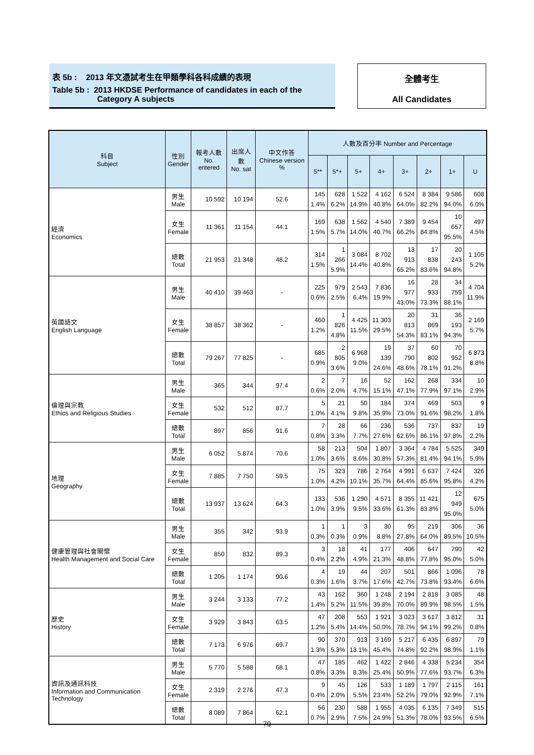表 5b : 2013 年文憑試考生在甲類學科各科成績的表現
Table 5b : 2013 HKDSE Performance of candidates in each of the
Category A subjects
全體考生
All Candidates
| 科目 Subject | 性別 Gender | 報考人數 No. entered | 出席人數 No. sat | 中文作答 Chinese version % | 人數及百分率 Number and Percentage | | | | | | | |
| --- | --- | --- | --- | --- | --- | --- | --- | --- | --- | --- | --- | --- |
| | | | | | 5** | 5*+ | 5+ | 4+ | 3+ | 2+ | 1+ | U |
| 經濟 Economics | 男生 Male | 10 592 | 10 194 | 52.6 | 145 1.4% | 628 6.2% | 1 522 14.9% | 4 162 40.8% | 6 524 64.0% | 8 384 82.2% | 9 586 94.0% | 608 6.0% |
| | 女生 Female | 11 361 | 11 154 | 44.1 | 169 1.5% | 638 5.7% | 1 562 14.0% | 4 540 40.7% | 7 389 66.2% | 9 454 84.8% | 10 657 95.5% | 497 4.5% |
| | 總數 Total | 21 953 | 21 348 | 48.2 | 314 1.5% | 1 266 5.9% | 3 084 14.4% | 8 702 40.8% | 13 913 65.2% | 17 838 83.6% | 20 243 94.8% | 1 105 5.2% |
| 英國語文 English Language | 男生 Male | 40 410 | 39 463 | - | 225 0.6% | 979 2.5% | 2 543 6.4% | 7 836 19.9% | 16 977 43.0% | 28 933 73.3% | 34 759 88.1% | 4 704 11.9% |
| | 女生 Female | 38 857 | 38 362 | - | 460 1.2% | 1 826 4.8% | 4 425 11.5% | 11 303 29.5% | 20 813 54.3% | 31 869 83.1% | 36 193 94.3% | 2 169 5.7% |
| | 總數 Total | 79 267 | 77 825 | - | 685 0.9% | 2 805 3.6% | 6 968 9.0% | 19 139 24.6% | 37 790 48.6% | 60 802 78.1% | 70 952 91.2% | 6 873 8.8% |
| 倫理與宗教 Ethics and Religious Studies | 男生 Male | 365 | 344 | 97.4 | 2 0.6% | 7 2.0% | 16 4.7% | 52 15.1% | 162 47.1% | 268 77.9% | 334 97.1% | 10 2.9% |
| | 女生 Female | 532 | 512 | 87.7 | 5 1.0% | 21 4.1% | 50 9.8% | 184 35.9% | 374 73.0% | 469 91.6% | 503 98.2% | 9 1.8% |
| | 總數 Total | 897 | 856 | 91.6 | 7 0.8% | 28 3.3% | 66 7.7% | 236 27.6% | 536 62.6% | 737 86.1% | 837 97.8% | 19 2.2% |
| 地理 Geography | 男生 Male | 6 052 | 5 874 | 70.6 | 58 1.0% | 213 3.6% | 504 8.6% | 1 807 30.8% | 3 364 57.3% | 4 784 81.4% | 5 525 94.1% | 349 5.9% |
| | 女生 Female | 7 885 | 7 750 | 59.5 | 75 1.0% | 323 4.2% | 786 10.1% | 2 764 35.7% | 4 991 64.4% | 6 637 85.6% | 7 424 95.8% | 326 4.2% |
| | 總數 Total | 13 937 | 13 624 | 64.3 | 133 1.0% | 536 3.9% | 1 290 9.5% | 4 571 33.6% | 8 355 61.3% | 11 421 83.8% | 12 949 95.0% | 675 5.0% |
| 健康管理與社會關懷 Health Management and Social Care | 男生 Male | 355 | 342 | 93.9 | 1 0.3% | 1 0.3% | 3 0.9% | 30 8.8% | 95 27.8% | 219 64.0% | 306 89.5% | 36 10.5% |
| | 女生 Female | 850 | 832 | 89.3 | 3 0.4% | 18 2.2% | 41 4.9% | 177 21.3% | 406 48.8% | 647 77.8% | 790 95.0% | 42 5.0% |
| | 總數 Total | 1 205 | 1 174 | 90.6 | 4 0.3% | 19 1.6% | 44 3.7% | 207 17.6% | 501 42.7% | 866 73.8% | 1 096 93.4% | 78 6.6% |
| 歷史 History | 男生 Male | 3 244 | 3 133 | 77.2 | 43 1.4% | 162 5.2% | 360 11.5% | 1 248 39.8% | 2 194 70.0% | 2 818 89.9% | 3 085 98.5% | 48 1.5% |
| | 女生 Female | 3 929 | 3 843 | 63.5 | 47 1.2% | 208 5.4% | 553 14.4% | 1 921 50.0% | 3 023 78.7% | 3 617 94.1% | 3 812 99.2% | 31 0.8% |
| | 總數 Total | 7 173 | 6 976 | 69.7 | 90 1.3% | 370 5.3% | 913 13.1% | 3 169 45.4% | 5 217 74.8% | 6 435 92.2% | 6 897 98.9% | 79 1.1% |
| 資訊及通訊科技 Information and Communication Technology | 男生 Male | 5 770 | 5 588 | 68.1 | 47 0.8% | 185 3.3% | 462 8.3% | 1 422 25.4% | 2 846 50.9% | 4 338 77.6% | 5 234 93.7% | 354 6.3% |
| | 女生 Female | 2 319 | 2 276 | 47.3 | 9 0.4% | 45 2.0% | 126 5.5% | 533 23.4% | 1 189 52.2% | 1 797 79.0% | 2 115 92.9% | 161 7.1% |
| | 總數 Total | 8 089 | 7 864 | 62.1 | 56 0.7% | 230 2.9% | 588 7.5% | 1 955 24.9% | 4 035 51.3% | 6 135 78.0% | 7 349 93.5% | 515 6.5% |
- 70 -